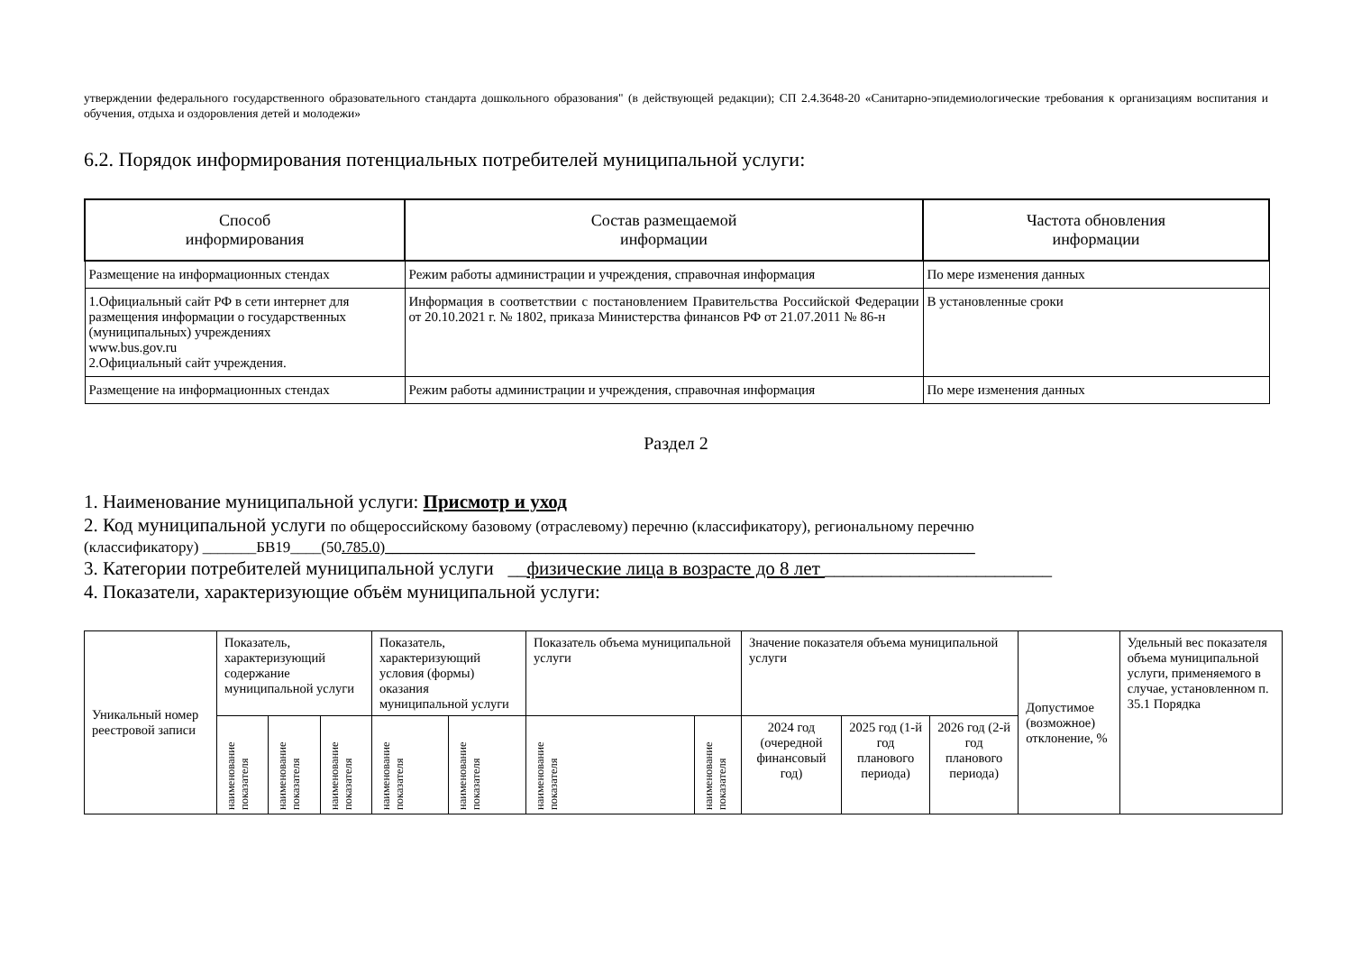утверждении федерального государственного образовательного стандарта дошкольного образования" (в действующей редакции); СП 2.4.3648-20 «Санитарно-эпидемиологические требования к организациям воспитания и обучения, отдыха и оздоровления детей и молодежи»
6.2. Порядок информирования потенциальных потребителей муниципальной услуги:
| Способ информирования | Состав размещаемой информации | Частота обновления информации |
| --- | --- | --- |
| Размещение на информационных стендах | Режим работы администрации и учреждения, справочная информация | По мере изменения данных |
| 1.Официальный сайт РФ в сети интернет для размещения информации о государственных (муниципальных) учреждениях www.bus.gov.ru 2.Официальный сайт учреждения. | Информация в соответствии с постановлением Правительства Российской Федерации от 20.10.2021 г. № 1802, приказа Министерства финансов РФ от 21.07.2011 № 86-н | В установленные сроки |
| Размещение на информационных стендах | Режим работы администрации и учреждения, справочная информация | По мере изменения данных |
Раздел 2
1. Наименование муниципальной услуги: Присмотр и уход
2. Код муниципальной услуги по общероссийскому базовому (отраслевому) перечню (классификатору), региональному перечню
(классификатору) _______БВ19____(50.785.0)_____________________________________________________________________________
3. Категории потребителей муниципальной услуги __физические лица в возрасте до 8 лет ________________________
4. Показатели, характеризующие объём муниципальной услуги:
| Уникальный номер реестровой записи | Показатель, характеризующий содержание муниципальной услуги | | | Показатель, характеризующий условия (формы) оказания муниципальной услуги | | Показатель объема муниципальной услуги | | Значение показателя объема муниципальной услуги | | | Допустимое (возможное) отклонение, % | Удельный вес показателя объема муниципальной услуги, применяемого в случае, установленном п. 35.1 Порядка |
| | наименование показателя | наименование показателя | наименование показателя | наименование показателя | наименование показателя | наименование показателя | наименование показателя | 2024 год (очередной финансовый год) | 2025 год (1-й год планового периода) | 2026 год (2-й год планового периода) | | |